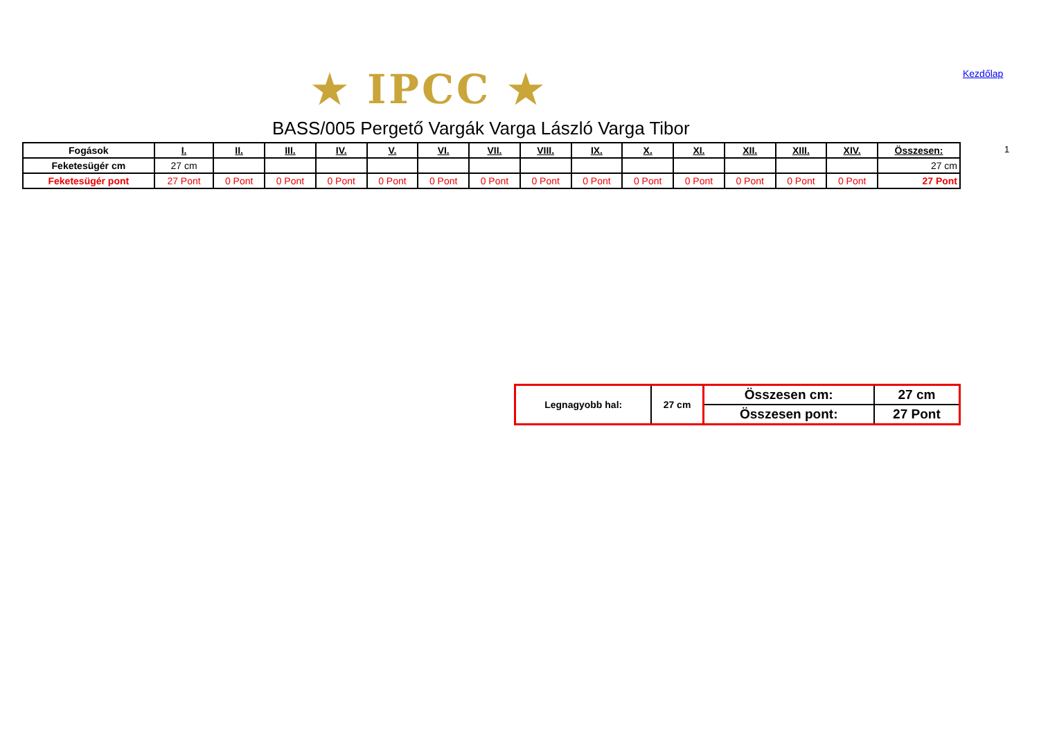★ IPCC ★ Kezdőlap
BASS/005 Pergető Vargák Varga László Varga Tibor
1
| Fogások | I. | II. | III. | IV. | V. | VI. | VII. | VIII. | IX. | X. | XI. | XII. | XIII. | XIV. | Összesen: |
| --- | --- | --- | --- | --- | --- | --- | --- | --- | --- | --- | --- | --- | --- | --- | --- |
| Feketesügér cm | 27 cm | | | | | | | | | | | | | | 27 cm |
| Feketesügér pont | 27 Pont | 0 Pont | 0 Pont | 0 Pont | 0 Pont | 0 Pont | 0 Pont | 0 Pont | 0 Pont | 0 Pont | 0 Pont | 0 Pont | 0 Pont | 0 Pont | 27 Pont |
| Legnagyobb hal: | 27 cm | Összesen cm: | 27 cm |
| | | Összesen pont: | 27 Pont |